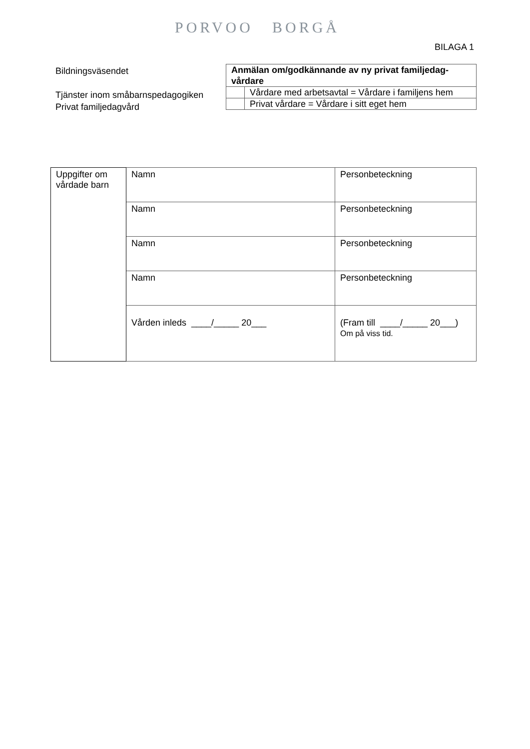PORVOO BORGÅ
BILAGA 1
Bildningsväsendet
Tjänster inom småbarnspedagogiken
Privat familjedagvård
| Anmälan om/godkännande av ny privat familjedag-vårdare | |
| | Vårdare med arbetsavtal = Vårdare i familjens hem |
| | Privat vårdare = Vårdare i sitt eget hem |
| Uppgifter om vårdade barn | Namn | Personbeteckning |
| | Namn | Personbeteckning |
| | Namn | Personbeteckning |
| | Namn | Personbeteckning |
| | Vården inleds ____/_____ 20___ | (Fram till ____/_____ 20___) Om på viss tid. |